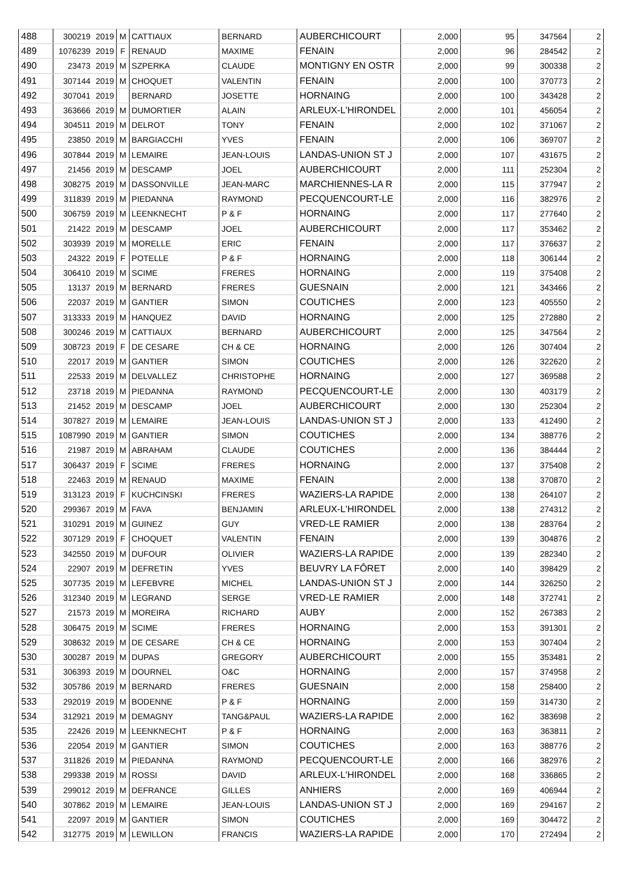| 488 | 300219 | 2019 | M | CATTIAUX | BERNARD | AUBERCHICOURT | 2,000 | 95 | 347564 | 2 |
| 489 | 1076239 | 2019 | F | RENAUD | MAXIME | FENAIN | 2,000 | 96 | 284542 | 2 |
| 490 | 23473 | 2019 | M | SZPERKA | CLAUDE | MONTIGNY EN OSTR | 2,000 | 99 | 300338 | 2 |
| 491 | 307144 | 2019 | M | CHOQUET | VALENTIN | FENAIN | 2,000 | 100 | 370773 | 2 |
| 492 | 307041 | 2019 | | BERNARD | JOSETTE | HORNAING | 2,000 | 100 | 343428 | 2 |
| 493 | 363666 | 2019 | M | DUMORTIER | ALAIN | ARLEUX-L'HIRONDEL | 2,000 | 101 | 456054 | 2 |
| 494 | 304511 | 2019 | M | DELROT | TONY | FENAIN | 2,000 | 102 | 371067 | 2 |
| 495 | 23850 | 2019 | M | BARGIACCHI | YVES | FENAIN | 2,000 | 106 | 369707 | 2 |
| 496 | 307844 | 2019 | M | LEMAIRE | JEAN-LOUIS | LANDAS-UNION ST J | 2,000 | 107 | 431675 | 2 |
| 497 | 21456 | 2019 | M | DESCAMP | JOEL | AUBERCHICOURT | 2,000 | 111 | 252304 | 2 |
| 498 | 308275 | 2019 | M | DASSONVILLE | JEAN-MARC | MARCHIENNES-LA R | 2,000 | 115 | 377947 | 2 |
| 499 | 311839 | 2019 | M | PIEDANNA | RAYMOND | PECQUENCOURT-LE | 2,000 | 116 | 382976 | 2 |
| 500 | 306759 | 2019 | M | LEENKNECHT | P & F | HORNAING | 2,000 | 117 | 277640 | 2 |
| 501 | 21422 | 2019 | M | DESCAMP | JOEL | AUBERCHICOURT | 2,000 | 117 | 353462 | 2 |
| 502 | 303939 | 2019 | M | MORELLE | ERIC | FENAIN | 2,000 | 117 | 376637 | 2 |
| 503 | 24322 | 2019 | F | POTELLE | P & F | HORNAING | 2,000 | 118 | 306144 | 2 |
| 504 | 306410 | 2019 | M | SCIME | FRERES | HORNAING | 2,000 | 119 | 375408 | 2 |
| 505 | 13137 | 2019 | M | BERNARD | FRERES | GUESNAIN | 2,000 | 121 | 343466 | 2 |
| 506 | 22037 | 2019 | M | GANTIER | SIMON | COUTICHES | 2,000 | 123 | 405550 | 2 |
| 507 | 313333 | 2019 | M | HANQUEZ | DAVID | HORNAING | 2,000 | 125 | 272880 | 2 |
| 508 | 300246 | 2019 | M | CATTIAUX | BERNARD | AUBERCHICOURT | 2,000 | 125 | 347564 | 2 |
| 509 | 308723 | 2019 | F | DE CESARE | CH & CE | HORNAING | 2,000 | 126 | 307404 | 2 |
| 510 | 22017 | 2019 | M | GANTIER | SIMON | COUTICHES | 2,000 | 126 | 322620 | 2 |
| 511 | 22533 | 2019 | M | DELVALLEZ | CHRISTOPHE | HORNAING | 2,000 | 127 | 369588 | 2 |
| 512 | 23718 | 2019 | M | PIEDANNA | RAYMOND | PECQUENCOURT-LE | 2,000 | 130 | 403179 | 2 |
| 513 | 21452 | 2019 | M | DESCAMP | JOEL | AUBERCHICOURT | 2,000 | 130 | 252304 | 2 |
| 514 | 307827 | 2019 | M | LEMAIRE | JEAN-LOUIS | LANDAS-UNION ST J | 2,000 | 133 | 412490 | 2 |
| 515 | 1087990 | 2019 | M | GANTIER | SIMON | COUTICHES | 2,000 | 134 | 388776 | 2 |
| 516 | 21987 | 2019 | M | ABRAHAM | CLAUDE | COUTICHES | 2,000 | 136 | 384444 | 2 |
| 517 | 306437 | 2019 | F | SCIME | FRERES | HORNAING | 2,000 | 137 | 375408 | 2 |
| 518 | 22463 | 2019 | M | RENAUD | MAXIME | FENAIN | 2,000 | 138 | 370870 | 2 |
| 519 | 313123 | 2019 | F | KUCHCINSKI | FRERES | WAZIERS-LA RAPIDE | 2,000 | 138 | 264107 | 2 |
| 520 | 299367 | 2019 | M | FAVA | BENJAMIN | ARLEUX-L'HIRONDEL | 2,000 | 138 | 274312 | 2 |
| 521 | 310291 | 2019 | M | GUINEZ | GUY | VRED-LE RAMIER | 2,000 | 138 | 283764 | 2 |
| 522 | 307129 | 2019 | F | CHOQUET | VALENTIN | FENAIN | 2,000 | 139 | 304876 | 2 |
| 523 | 342550 | 2019 | M | DUFOUR | OLIVIER | WAZIERS-LA RAPIDE | 2,000 | 139 | 282340 | 2 |
| 524 | 22907 | 2019 | M | DEFRETIN | YVES | BEUVRY LA FÔRET | 2,000 | 140 | 398429 | 2 |
| 525 | 307735 | 2019 | M | LEFEBVRE | MICHEL | LANDAS-UNION ST J | 2,000 | 144 | 326250 | 2 |
| 526 | 312340 | 2019 | M | LEGRAND | SERGE | VRED-LE RAMIER | 2,000 | 148 | 372741 | 2 |
| 527 | 21573 | 2019 | M | MOREIRA | RICHARD | AUBY | 2,000 | 152 | 267383 | 2 |
| 528 | 306475 | 2019 | M | SCIME | FRERES | HORNAING | 2,000 | 153 | 391301 | 2 |
| 529 | 308632 | 2019 | M | DE CESARE | CH & CE | HORNAING | 2,000 | 153 | 307404 | 2 |
| 530 | 300287 | 2019 | M | DUPAS | GREGORY | AUBERCHICOURT | 2,000 | 155 | 353481 | 2 |
| 531 | 306393 | 2019 | M | DOURNEL | O&C | HORNAING | 2,000 | 157 | 374958 | 2 |
| 532 | 305786 | 2019 | M | BERNARD | FRERES | GUESNAIN | 2,000 | 158 | 258400 | 2 |
| 533 | 292019 | 2019 | M | BODENNE | P & F | HORNAING | 2,000 | 159 | 314730 | 2 |
| 534 | 312921 | 2019 | M | DEMAGNY | TANG&PAUL | WAZIERS-LA RAPIDE | 2,000 | 162 | 383698 | 2 |
| 535 | 22426 | 2019 | M | LEENKNECHT | P & F | HORNAING | 2,000 | 163 | 363811 | 2 |
| 536 | 22054 | 2019 | M | GANTIER | SIMON | COUTICHES | 2,000 | 163 | 388776 | 2 |
| 537 | 311826 | 2019 | M | PIEDANNA | RAYMOND | PECQUENCOURT-LE | 2,000 | 166 | 382976 | 2 |
| 538 | 299338 | 2019 | M | ROSSI | DAVID | ARLEUX-L'HIRONDEL | 2,000 | 168 | 336865 | 2 |
| 539 | 299012 | 2019 | M | DEFRANCE | GILLES | ANHIERS | 2,000 | 169 | 406944 | 2 |
| 540 | 307862 | 2019 | M | LEMAIRE | JEAN-LOUIS | LANDAS-UNION ST J | 2,000 | 169 | 294167 | 2 |
| 541 | 22097 | 2019 | M | GANTIER | SIMON | COUTICHES | 2,000 | 169 | 304472 | 2 |
| 542 | 312775 | 2019 | M | LEWILLON | FRANCIS | WAZIERS-LA RAPIDE | 2,000 | 170 | 272494 | 2 |